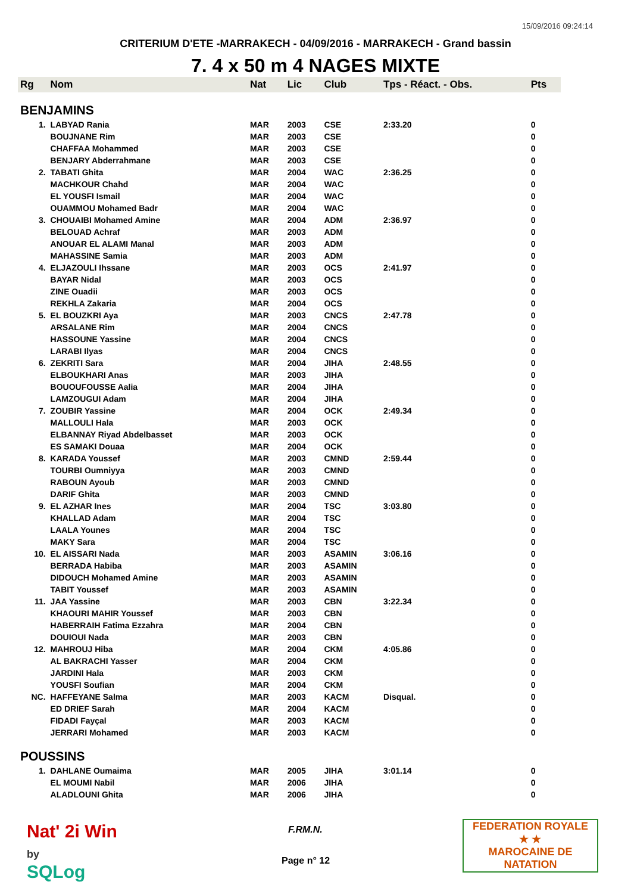15/09/2016 09:24:14
CRITERIUM D'ETE -MARRAKECH - 04/09/2016 - MARRAKECH - Grand bassin
7. 4 x 50 m 4 NAGES MIXTE
| Rg | Nom | Nat | Lic | Club | Tps - Réact. - Obs. | Pts |
| --- | --- | --- | --- | --- | --- | --- |
| BENJAMINS | | | | | | |
| 1. | LABYAD Rania | MAR | 2003 | CSE | 2:33.20 | 0 |
| | BOUJNANE Rim | MAR | 2003 | CSE | | 0 |
| | CHAFFAA Mohammed | MAR | 2003 | CSE | | 0 |
| | BENJARY Abderrahmane | MAR | 2003 | CSE | | 0 |
| 2. | TABATI Ghita | MAR | 2004 | WAC | 2:36.25 | 0 |
| | MACHKOUR Chahd | MAR | 2004 | WAC | | 0 |
| | EL YOUSFI Ismail | MAR | 2004 | WAC | | 0 |
| | OUAMMOU Mohamed Badr | MAR | 2004 | WAC | | 0 |
| 3. | CHOUAIBI Mohamed Amine | MAR | 2004 | ADM | 2:36.97 | 0 |
| | BELOUAD Achraf | MAR | 2003 | ADM | | 0 |
| | ANOUAR EL ALAMI Manal | MAR | 2003 | ADM | | 0 |
| | MAHASSINE Samia | MAR | 2003 | ADM | | 0 |
| 4. | ELJAZOULI Ihssane | MAR | 2003 | OCS | 2:41.97 | 0 |
| | BAYAR Nidal | MAR | 2003 | OCS | | 0 |
| | ZINE Ouadii | MAR | 2003 | OCS | | 0 |
| | REKHLA Zakaria | MAR | 2004 | OCS | | 0 |
| 5. | EL BOUZKRI Aya | MAR | 2003 | CNCS | 2:47.78 | 0 |
| | ARSALANE Rim | MAR | 2004 | CNCS | | 0 |
| | HASSOUNE Yassine | MAR | 2004 | CNCS | | 0 |
| | LARABI Ilyas | MAR | 2004 | CNCS | | 0 |
| 6. | ZEKRITI Sara | MAR | 2004 | JIHA | 2:48.55 | 0 |
| | ELBOUKHARI Anas | MAR | 2003 | JIHA | | 0 |
| | BOUOUFOUSSE Aalia | MAR | 2004 | JIHA | | 0 |
| | LAMZOUGUI Adam | MAR | 2004 | JIHA | | 0 |
| 7. | ZOUBIR Yassine | MAR | 2004 | OCK | 2:49.34 | 0 |
| | MALLOULI Hala | MAR | 2003 | OCK | | 0 |
| | ELBANNAY Riyad Abdelbasset | MAR | 2003 | OCK | | 0 |
| | ES SAMAKI Douaa | MAR | 2004 | OCK | | 0 |
| 8. | KARADA Youssef | MAR | 2003 | CMND | 2:59.44 | 0 |
| | TOURBI Oumniyya | MAR | 2003 | CMND | | 0 |
| | RABOUN Ayoub | MAR | 2003 | CMND | | 0 |
| | DARIF Ghita | MAR | 2003 | CMND | | 0 |
| 9. | EL AZHAR Ines | MAR | 2004 | TSC | 3:03.80 | 0 |
| | KHALLAD Adam | MAR | 2004 | TSC | | 0 |
| | LAALA Younes | MAR | 2004 | TSC | | 0 |
| | MAKY Sara | MAR | 2004 | TSC | | 0 |
| 10. | EL AISSARI Nada | MAR | 2003 | ASAMIN | 3:06.16 | 0 |
| | BERRADA Habiba | MAR | 2003 | ASAMIN | | 0 |
| | DIDOUCH Mohamed Amine | MAR | 2003 | ASAMIN | | 0 |
| | TABIT Youssef | MAR | 2003 | ASAMIN | | 0 |
| 11. | JAA Yassine | MAR | 2003 | CBN | 3:22.34 | 0 |
| | KHAOURI MAHIR Youssef | MAR | 2003 | CBN | | 0 |
| | HABERRAIH Fatima Ezzahra | MAR | 2004 | CBN | | 0 |
| | DOUIOUI Nada | MAR | 2003 | CBN | | 0 |
| 12. | MAHROUJ Hiba | MAR | 2004 | CKM | 4:05.86 | 0 |
| | AL BAKRACHI Yasser | MAR | 2004 | CKM | | 0 |
| | JARDINI Hala | MAR | 2003 | CKM | | 0 |
| | YOUSFI Soufian | MAR | 2004 | CKM | | 0 |
| NC. | HAFFEYANE Salma | MAR | 2003 | KACM | Disqual. | 0 |
| | ED DRIEF Sarah | MAR | 2004 | KACM | | 0 |
| | FIDADI Fayçal | MAR | 2003 | KACM | | 0 |
| | JERRARI Mohamed | MAR | 2003 | KACM | | 0 |
| POUSSINS | | | | | | |
| 1. | DAHLANE Oumaima | MAR | 2005 | JIHA | 3:01.14 | 0 |
| | EL MOUMI Nabil | MAR | 2006 | JIHA | | 0 |
| | ALADLOUNI Ghita | MAR | 2006 | JIHA | | 0 |
Nat' 2i Win
by
SQLog
F.RM.N.
Page n° 12
FEDERATION ROYALE
★ ★
MAROCAINE DE NATATION